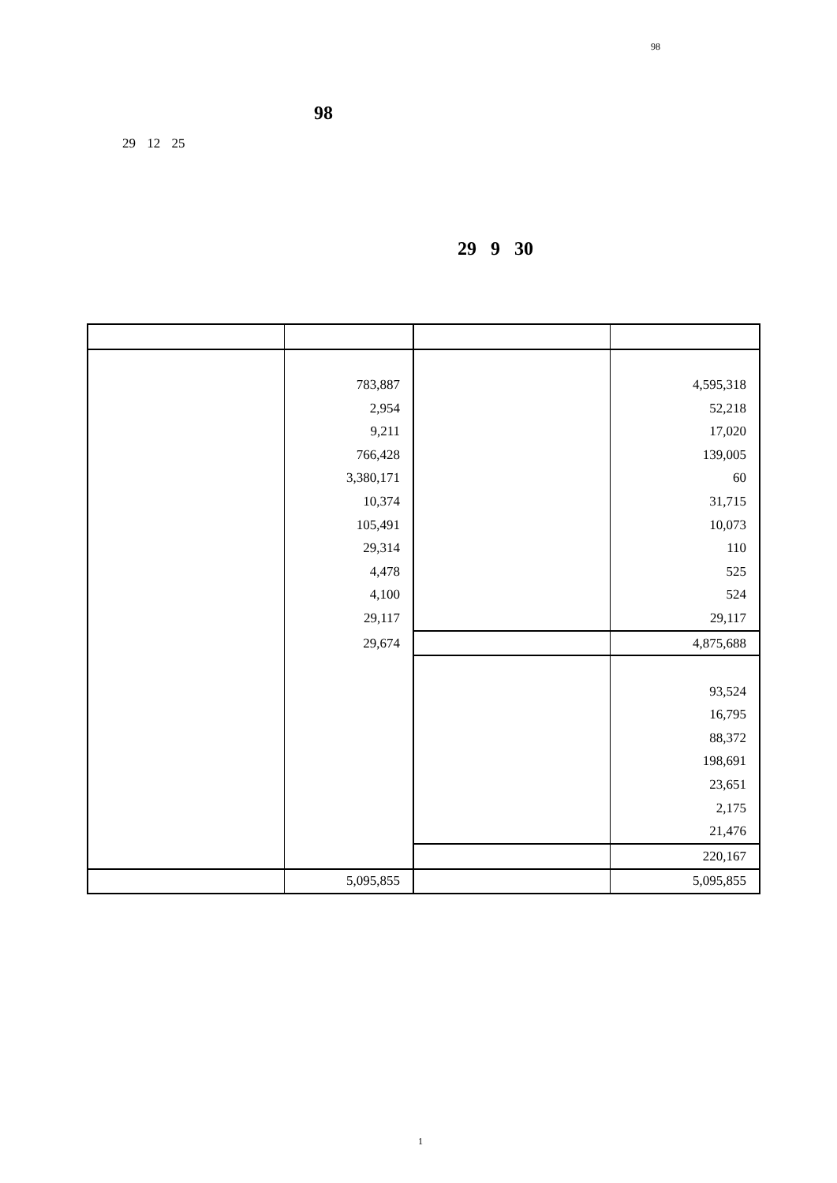98
98
29 12 25
29 9 30
| | 783,887 | | 4,595,318 |
| | 2,954 | | 52,218 |
| | 9,211 | | 17,020 |
| | 766,428 | | 139,005 |
| | 3,380,171 | | 60 |
| | 10,374 | | 31,715 |
| | 105,491 | | 10,073 |
| | 29,314 | | 110 |
| | 4,478 | | 525 |
| | 4,100 | | 524 |
| | 29,117 | | 29,117 |
| | 29,674 | | 4,875,688 |
| | | | 93,524 |
| | | | 16,795 |
| | | | 88,372 |
| | | | 198,691 |
| | | | 23,651 |
| | | | 2,175 |
| | | | 21,476 |
| | | | 220,167 |
| | 5,095,855 | | 5,095,855 |
1